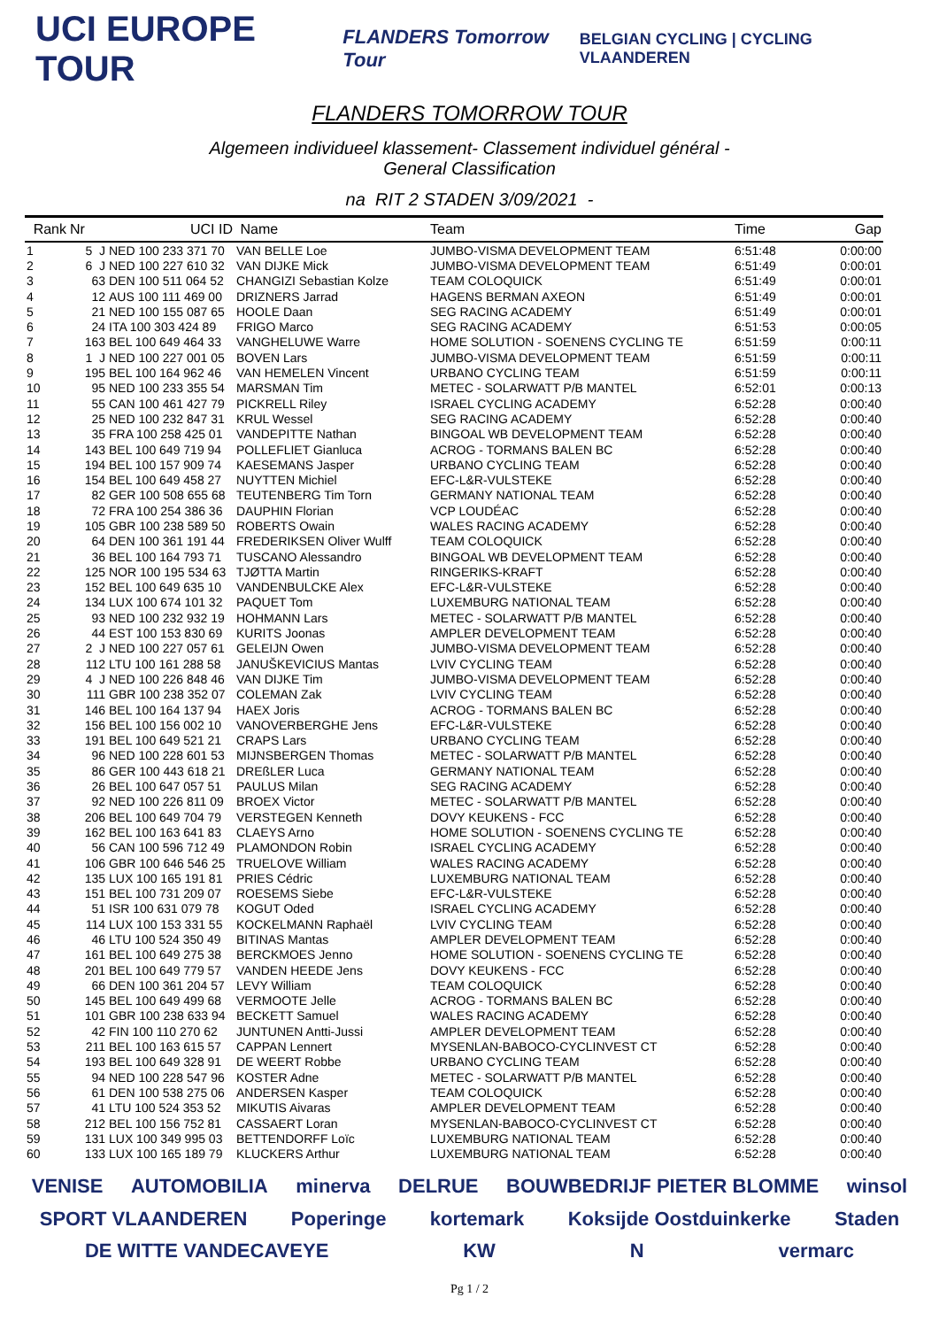UCI EUROPE TOUR FLANDERS Tomorrow Tour BELGIAN CYCLING | CYCLING VLAANDEREN
FLANDERS TOMORROW TOUR
Algemeen individueel klassement- Classement individuel général -
General Classification
na RIT 2 STADEN 3/09/2021 -
| Rank | Nr | UCI ID | Name | Team | Time | Gap |
| --- | --- | --- | --- | --- | --- | --- |
| 1 | 5 J | NED 100 233 371 70 | VAN BELLE Loe | JUMBO-VISMA DEVELOPMENT TEAM | 6:51:48 | 0:00:00 |
| 2 | 6 J | NED 100 227 610 32 | VAN DIJKE Mick | JUMBO-VISMA DEVELOPMENT TEAM | 6:51:49 | 0:00:01 |
| 3 | 63 | DEN 100 511 064 52 | CHANGIZI Sebastian Kolze | TEAM COLOQUICK | 6:51:49 | 0:00:01 |
| 4 | 12 | AUS 100 111 469 00 | DRIZNERS Jarrad | HAGENS BERMAN AXEON | 6:51:49 | 0:00:01 |
| 5 | 21 | NED 100 155 087 65 | HOOLE Daan | SEG RACING ACADEMY | 6:51:49 | 0:00:01 |
| 6 | 24 | ITA 100 303 424 89 | FRIGO Marco | SEG RACING ACADEMY | 6:51:53 | 0:00:05 |
| 7 | 163 | BEL 100 649 464 33 | VANGHELUWE Warre | HOME SOLUTION - SOENENS CYCLING TE | 6:51:59 | 0:00:11 |
| 8 | 1 J | NED 100 227 001 05 | BOVEN Lars | JUMBO-VISMA DEVELOPMENT TEAM | 6:51:59 | 0:00:11 |
| 9 | 195 | BEL 100 164 962 46 | VAN HEMELEN Vincent | URBANO CYCLING TEAM | 6:51:59 | 0:00:11 |
| 10 | 95 | NED 100 233 355 54 | MARSMAN Tim | METEC - SOLARWATT P/B MANTEL | 6:52:01 | 0:00:13 |
| 11 | 55 | CAN 100 461 427 79 | PICKRELL Riley | ISRAEL CYCLING ACADEMY | 6:52:28 | 0:00:40 |
| 12 | 25 | NED 100 232 847 31 | KRUL Wessel | SEG RACING ACADEMY | 6:52:28 | 0:00:40 |
| 13 | 35 | FRA 100 258 425 01 | VANDEPITTE Nathan | BINGOAL WB DEVELOPMENT TEAM | 6:52:28 | 0:00:40 |
| 14 | 143 | BEL 100 649 719 94 | POLLEFLIET Gianluca | ACROG - TORMANS BALEN BC | 6:52:28 | 0:00:40 |
| 15 | 194 | BEL 100 157 909 74 | KAESEMANS Jasper | URBANO CYCLING TEAM | 6:52:28 | 0:00:40 |
| 16 | 154 | BEL 100 649 458 27 | NUYTTEN Michiel | EFC-L&R-VULSTEKE | 6:52:28 | 0:00:40 |
| 17 | 82 | GER 100 508 655 68 | TEUTENBERG Tim Torn | GERMANY NATIONAL TEAM | 6:52:28 | 0:00:40 |
| 18 | 72 | FRA 100 254 386 36 | DAUPHIN Florian | VCP LOUDÉAC | 6:52:28 | 0:00:40 |
| 19 | 105 | GBR 100 238 589 50 | ROBERTS Owain | WALES RACING ACADEMY | 6:52:28 | 0:00:40 |
| 20 | 64 | DEN 100 361 191 44 | FREDERIKSEN Oliver Wulff | TEAM COLOQUICK | 6:52:28 | 0:00:40 |
| 21 | 36 | BEL 100 164 793 71 | TUSCANO Alessandro | BINGOAL WB DEVELOPMENT TEAM | 6:52:28 | 0:00:40 |
| 22 | 125 | NOR 100 195 534 63 | TJØTTA Martin | RINGERIKS-KRAFT | 6:52:28 | 0:00:40 |
| 23 | 152 | BEL 100 649 635 10 | VANDENBULCKE Alex | EFC-L&R-VULSTEKE | 6:52:28 | 0:00:40 |
| 24 | 134 | LUX 100 674 101 32 | PAQUET Tom | LUXEMBURG NATIONAL TEAM | 6:52:28 | 0:00:40 |
| 25 | 93 | NED 100 232 932 19 | HOHMANN Lars | METEC - SOLARWATT P/B MANTEL | 6:52:28 | 0:00:40 |
| 26 | 44 | EST 100 153 830 69 | KURITS Joonas | AMPLER DEVELOPMENT TEAM | 6:52:28 | 0:00:40 |
| 27 | 2 J | NED 100 227 057 61 | GELEIJN Owen | JUMBO-VISMA DEVELOPMENT TEAM | 6:52:28 | 0:00:40 |
| 28 | 112 | LTU 100 161 288 58 | JANUŠKEVICIUS Mantas | LVIV CYCLING TEAM | 6:52:28 | 0:00:40 |
| 29 | 4 J | NED 100 226 848 46 | VAN DIJKE Tim | JUMBO-VISMA DEVELOPMENT TEAM | 6:52:28 | 0:00:40 |
| 30 | 111 | GBR 100 238 352 07 | COLEMAN Zak | LVIV CYCLING TEAM | 6:52:28 | 0:00:40 |
| 31 | 146 | BEL 100 164 137 94 | HAEX Joris | ACROG - TORMANS BALEN BC | 6:52:28 | 0:00:40 |
| 32 | 156 | BEL 100 156 002 10 | VANOVERBERGHE Jens | EFC-L&R-VULSTEKE | 6:52:28 | 0:00:40 |
| 33 | 191 | BEL 100 649 521 21 | CRAPS Lars | URBANO CYCLING TEAM | 6:52:28 | 0:00:40 |
| 34 | 96 | NED 100 228 601 53 | MIJNSBERGEN Thomas | METEC - SOLARWATT P/B MANTEL | 6:52:28 | 0:00:40 |
| 35 | 86 | GER 100 443 618 21 | DREßLER Luca | GERMANY NATIONAL TEAM | 6:52:28 | 0:00:40 |
| 36 | 26 | BEL 100 647 057 51 | PAULUS Milan | SEG RACING ACADEMY | 6:52:28 | 0:00:40 |
| 37 | 92 | NED 100 226 811 09 | BROEX Victor | METEC - SOLARWATT P/B MANTEL | 6:52:28 | 0:00:40 |
| 38 | 206 | BEL 100 649 704 79 | VERSTEGEN Kenneth | DOVY KEUKENS - FCC | 6:52:28 | 0:00:40 |
| 39 | 162 | BEL 100 163 641 83 | CLAEYS Arno | HOME SOLUTION - SOENENS CYCLING TE | 6:52:28 | 0:00:40 |
| 40 | 56 | CAN 100 596 712 49 | PLAMONDON Robin | ISRAEL CYCLING ACADEMY | 6:52:28 | 0:00:40 |
| 41 | 106 | GBR 100 646 546 25 | TRUELOVE William | WALES RACING ACADEMY | 6:52:28 | 0:00:40 |
| 42 | 135 | LUX 100 165 191 81 | PRIES Cédric | LUXEMBURG NATIONAL TEAM | 6:52:28 | 0:00:40 |
| 43 | 151 | BEL 100 731 209 07 | ROESEMS Siebe | EFC-L&R-VULSTEKE | 6:52:28 | 0:00:40 |
| 44 | 51 | ISR 100 631 079 78 | KOGUT Oded | ISRAEL CYCLING ACADEMY | 6:52:28 | 0:00:40 |
| 45 | 114 | LUX 100 153 331 55 | KOCKELMANN Raphaël | LVIV CYCLING TEAM | 6:52:28 | 0:00:40 |
| 46 | 46 | LTU 100 524 350 49 | BITINAS Mantas | AMPLER DEVELOPMENT TEAM | 6:52:28 | 0:00:40 |
| 47 | 161 | BEL 100 649 275 38 | BERCKMOES Jenno | HOME SOLUTION - SOENENS CYCLING TE | 6:52:28 | 0:00:40 |
| 48 | 201 | BEL 100 649 779 57 | VANDEN HEEDE Jens | DOVY KEUKENS - FCC | 6:52:28 | 0:00:40 |
| 49 | 66 | DEN 100 361 204 57 | LEVY William | TEAM COLOQUICK | 6:52:28 | 0:00:40 |
| 50 | 145 | BEL 100 649 499 68 | VERMOOTE Jelle | ACROG - TORMANS BALEN BC | 6:52:28 | 0:00:40 |
| 51 | 101 | GBR 100 238 633 94 | BECKETT Samuel | WALES RACING ACADEMY | 6:52:28 | 0:00:40 |
| 52 | 42 | FIN 100 110 270 62 | JUNTUNEN Antti-Jussi | AMPLER DEVELOPMENT TEAM | 6:52:28 | 0:00:40 |
| 53 | 211 | BEL 100 163 615 57 | CAPPAN Lennert | MYSENLAN-BABOCO-CYCLINVEST CT | 6:52:28 | 0:00:40 |
| 54 | 193 | BEL 100 649 328 91 | DE WEERT Robbe | URBANO CYCLING TEAM | 6:52:28 | 0:00:40 |
| 55 | 94 | NED 100 228 547 96 | KOSTER Adne | METEC - SOLARWATT P/B MANTEL | 6:52:28 | 0:00:40 |
| 56 | 61 | DEN 100 538 275 06 | ANDERSEN Kasper | TEAM COLOQUICK | 6:52:28 | 0:00:40 |
| 57 | 41 | LTU 100 524 353 52 | MIKUTIS Aivaras | AMPLER DEVELOPMENT TEAM | 6:52:28 | 0:00:40 |
| 58 | 212 | BEL 100 156 752 81 | CASSAERT Loran | MYSENLAN-BABOCO-CYCLINVEST CT | 6:52:28 | 0:00:40 |
| 59 | 131 | LUX 100 349 995 03 | BETTENDORFF Loïc | LUXEMBURG NATIONAL TEAM | 6:52:28 | 0:00:40 |
| 60 | 133 | LUX 100 165 189 79 | KLUCKERS Arthur | LUXEMBURG NATIONAL TEAM | 6:52:28 | 0:00:40 |
VENISE AUTOMOBILIA minerva DELRUE BOUWBEDRIJF PIETER BLOMME winsol SPORT VLAANDEREN Poperinge kortemark Koksijde Oostduinkerke Staden DE WITTE VANDECAVEYE KW N vermarc
Pg 1 / 2